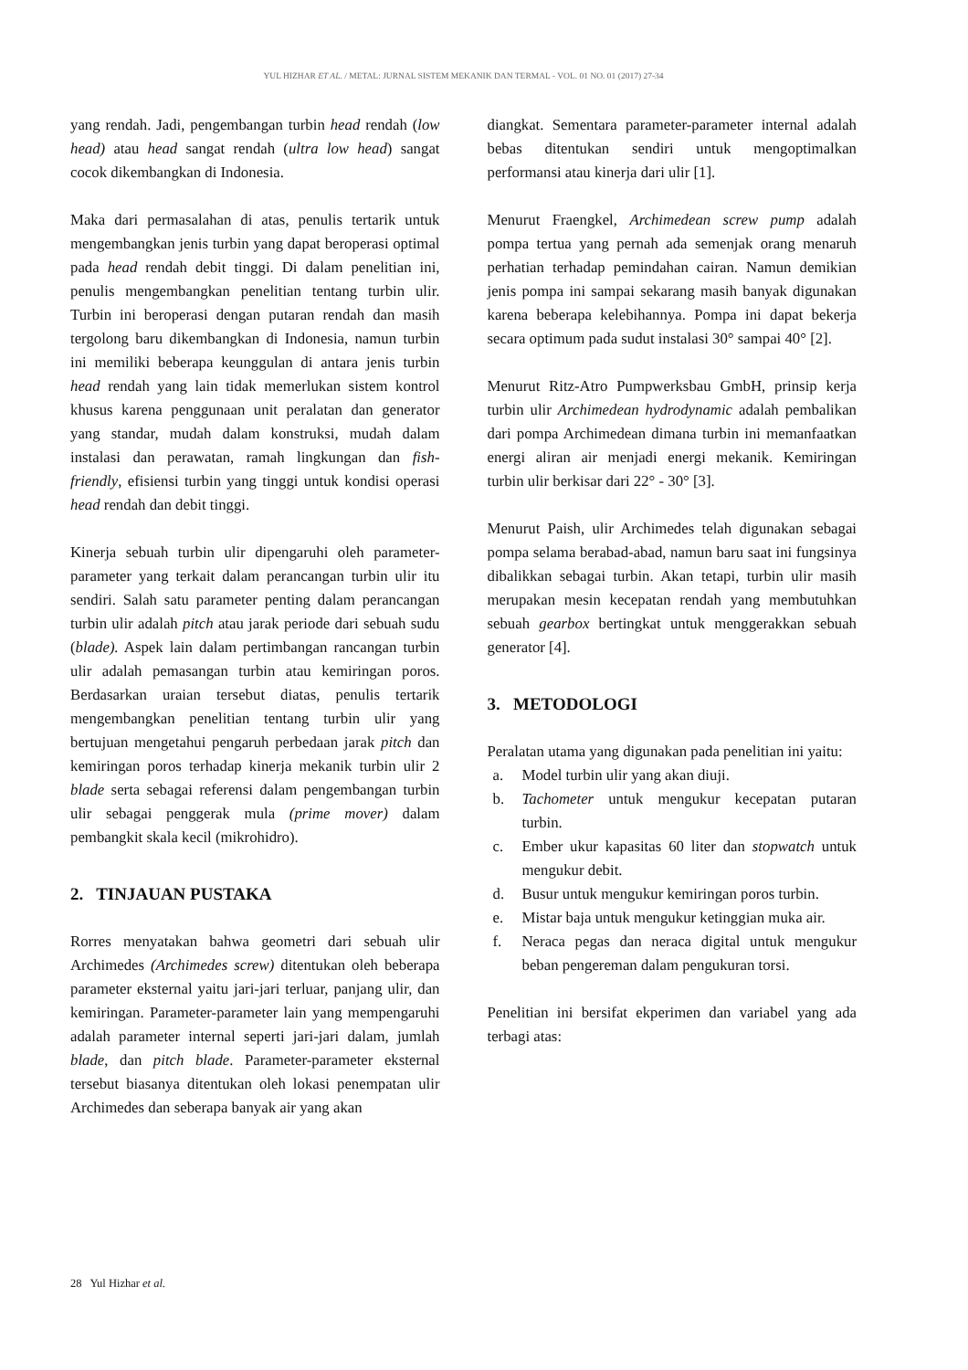YUL HIZHAR ET AL. / METAL: JURNAL SISTEM MEKANIK DAN TERMAL - VOL. 01 NO. 01 (2017) 27-34
yang rendah. Jadi, pengembangan turbin head rendah (low head) atau head sangat rendah (ultra low head) sangat cocok dikembangkan di Indonesia.
Maka dari permasalahan di atas, penulis tertarik untuk mengembangkan jenis turbin yang dapat beroperasi optimal pada head rendah debit tinggi. Di dalam penelitian ini, penulis mengembangkan penelitian tentang turbin ulir. Turbin ini beroperasi dengan putaran rendah dan masih tergolong baru dikembangkan di Indonesia, namun turbin ini memiliki beberapa keunggulan di antara jenis turbin head rendah yang lain tidak memerlukan sistem kontrol khusus karena penggunaan unit peralatan dan generator yang standar, mudah dalam konstruksi, mudah dalam instalasi dan perawatan, ramah lingkungan dan fish-friendly, efisiensi turbin yang tinggi untuk kondisi operasi head rendah dan debit tinggi.
Kinerja sebuah turbin ulir dipengaruhi oleh parameter-parameter yang terkait dalam perancangan turbin ulir itu sendiri. Salah satu parameter penting dalam perancangan turbin ulir adalah pitch atau jarak periode dari sebuah sudu (blade). Aspek lain dalam pertimbangan rancangan turbin ulir adalah pemasangan turbin atau kemiringan poros. Berdasarkan uraian tersebut diatas, penulis tertarik mengembangkan penelitian tentang turbin ulir yang bertujuan mengetahui pengaruh perbedaan jarak pitch dan kemiringan poros terhadap kinerja mekanik turbin ulir 2 blade serta sebagai referensi dalam pengembangan turbin ulir sebagai penggerak mula (prime mover) dalam pembangkit skala kecil (mikrohidro).
2. TINJAUAN PUSTAKA
Rorres menyatakan bahwa geometri dari sebuah ulir Archimedes (Archimedes screw) ditentukan oleh beberapa parameter eksternal yaitu jari-jari terluar, panjang ulir, dan kemiringan. Parameter-parameter lain yang mempengaruhi adalah parameter internal seperti jari-jari dalam, jumlah blade, dan pitch blade. Parameter-parameter eksternal tersebut biasanya ditentukan oleh lokasi penempatan ulir Archimedes dan seberapa banyak air yang akan
diangkat. Sementara parameter-parameter internal adalah bebas ditentukan sendiri untuk mengoptimalkan performansi atau kinerja dari ulir [1].
Menurut Fraengkel, Archimedean screw pump adalah pompa tertua yang pernah ada semenjak orang menaruh perhatian terhadap pemindahan cairan. Namun demikian jenis pompa ini sampai sekarang masih banyak digunakan karena beberapa kelebihannya. Pompa ini dapat bekerja secara optimum pada sudut instalasi 30° sampai 40° [2].
Menurut Ritz-Atro Pumpwerksbau GmbH, prinsip kerja turbin ulir Archimedean hydrodynamic adalah pembalikan dari pompa Archimedean dimana turbin ini memanfaatkan energi aliran air menjadi energi mekanik. Kemiringan turbin ulir berkisar dari 22° - 30° [3].
Menurut Paish, ulir Archimedes telah digunakan sebagai pompa selama berabad-abad, namun baru saat ini fungsinya dibalikkan sebagai turbin. Akan tetapi, turbin ulir masih merupakan mesin kecepatan rendah yang membutuhkan sebuah gearbox bertingkat untuk menggerakkan sebuah generator [4].
3. METODOLOGI
Peralatan utama yang digunakan pada penelitian ini yaitu:
a. Model turbin ulir yang akan diuji.
b. Tachometer untuk mengukur kecepatan putaran turbin.
c. Ember ukur kapasitas 60 liter dan stopwatch untuk mengukur debit.
d. Busur untuk mengukur kemiringan poros turbin.
e. Mistar baja untuk mengukur ketinggian muka air.
f. Neraca pegas dan neraca digital untuk mengukur beban pengereman dalam pengukuran torsi.
Penelitian ini bersifat ekperimen dan variabel yang ada terbagi atas:
28 Yul Hizhar et al.